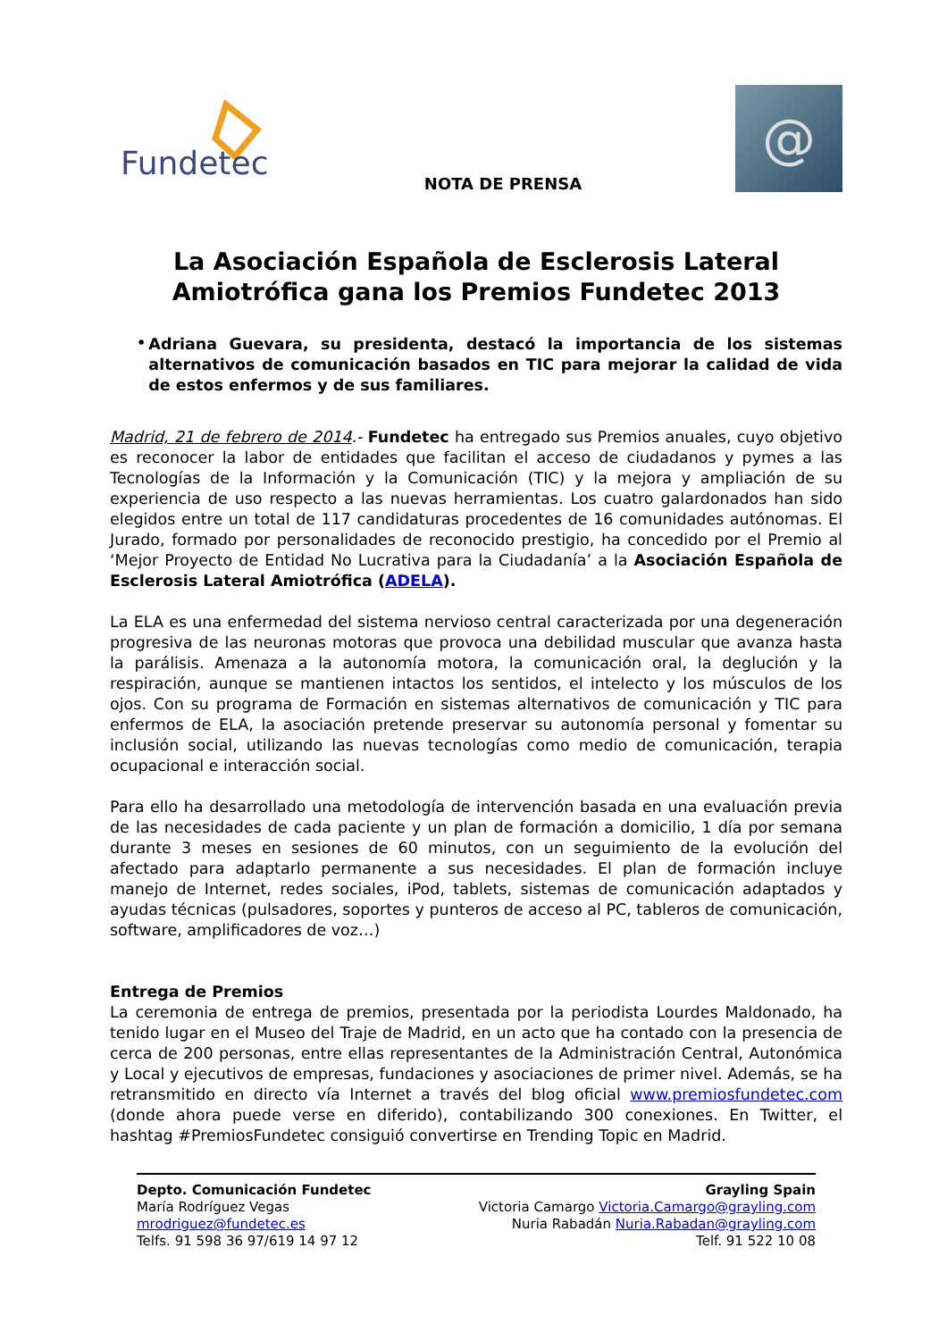Fundetec
NOTA DE PRENSA
@
La Asociación Española de Esclerosis Lateral Amiotrófica gana los Premios Fundetec 2013
•
Adriana Guevara, su presidenta, destacó la importancia de los sistemas alternativos de comunicación basados en TIC para mejorar la calidad de vida de estos enfermos y de sus familiares.
Madrid, 21 de febrero de 2014.- Fundetec ha entregado sus Premios anuales, cuyo objetivo es reconocer la labor de entidades que facilitan el acceso de ciudadanos y pymes a las Tecnologías de la Información y la Comunicación (TIC) y la mejora y ampliación de su experiencia de uso respecto a las nuevas herramientas. Los cuatro galardonados han sido elegidos entre un total de 117 candidaturas procedentes de 16 comunidades autónomas. El Jurado, formado por personalidades de reconocido prestigio, ha concedido por el Premio al ‘Mejor Proyecto de Entidad No Lucrativa para la Ciudadanía’ a la Asociación Española de Esclerosis Lateral Amiotrófica (ADELA).
La ELA es una enfermedad del sistema nervioso central caracterizada por una degeneración progresiva de las neuronas motoras que provoca una debilidad muscular que avanza hasta la parálisis. Amenaza a la autonomía motora, la comunicación oral, la deglución y la respiración, aunque se mantienen intactos los sentidos, el intelecto y los músculos de los ojos. Con su programa de Formación en sistemas alternativos de comunicación y TIC para enfermos de ELA, la asociación pretende preservar su autonomía personal y fomentar su inclusión social, utilizando las nuevas tecnologías como medio de comunicación, terapia ocupacional e interacción social.
Para ello ha desarrollado una metodología de intervención basada en una evaluación previa de las necesidades de cada paciente y un plan de formación a domicilio, 1 día por semana durante 3 meses en sesiones de 60 minutos, con un seguimiento de la evolución del afectado para adaptarlo permanente a sus necesidades. El plan de formación incluye manejo de Internet, redes sociales, iPod, tablets, sistemas de comunicación adaptados y ayudas técnicas (pulsadores, soportes y punteros de acceso al PC, tableros de comunicación, software, amplificadores de voz…)
Entrega de Premios
La ceremonia de entrega de premios, presentada por la periodista Lourdes Maldonado, ha tenido lugar en el Museo del Traje de Madrid, en un acto que ha contado con la presencia de cerca de 200 personas, entre ellas representantes de la Administración Central, Autonómica y Local y ejecutivos de empresas, fundaciones y asociaciones de primer nivel. Además, se ha retransmitido en directo vía Internet a través del blog oficial www.premiosfundetec.com (donde ahora puede verse en diferido), contabilizando 300 conexiones. En Twitter, el hashtag #PremiosFundetec consiguió convertirse en Trending Topic en Madrid.
Depto. Comunicación Fundetec
María Rodríguez Vegas
mrodriguez@fundetec.es
Telfs. 91 598 36 97/619 14 97 12
Grayling Spain
Victoria Camargo Victoria.Camargo@grayling.com
Nuria Rabadán Nuria.Rabadan@grayling.com
Telf. 91 522 10 08